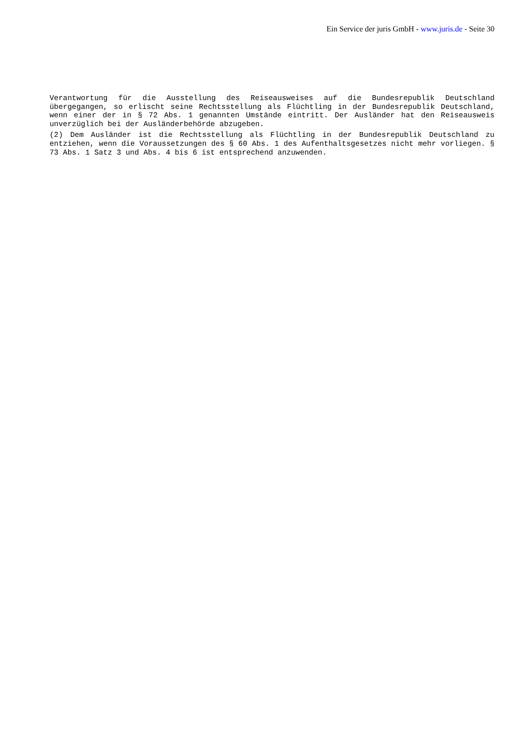Ein Service der juris GmbH - www.juris.de - Seite 30
Verantwortung für die Ausstellung des Reiseausweises auf die Bundesrepublik Deutschland übergegangen, so erlischt seine Rechtsstellung als Flüchtling in der Bundesrepublik Deutschland, wenn einer der in § 72 Abs. 1 genannten Umstände eintritt. Der Ausländer hat den Reiseausweis unverzüglich bei der Ausländerbehörde abzugeben.
(2) Dem Ausländer ist die Rechtsstellung als Flüchtling in der Bundesrepublik Deutschland zu entziehen, wenn die Voraussetzungen des § 60 Abs. 1 des Aufenthaltsgesetzes nicht mehr vorliegen. § 73 Abs. 1 Satz 3 und Abs. 4 bis 6 ist entsprechend anzuwenden.